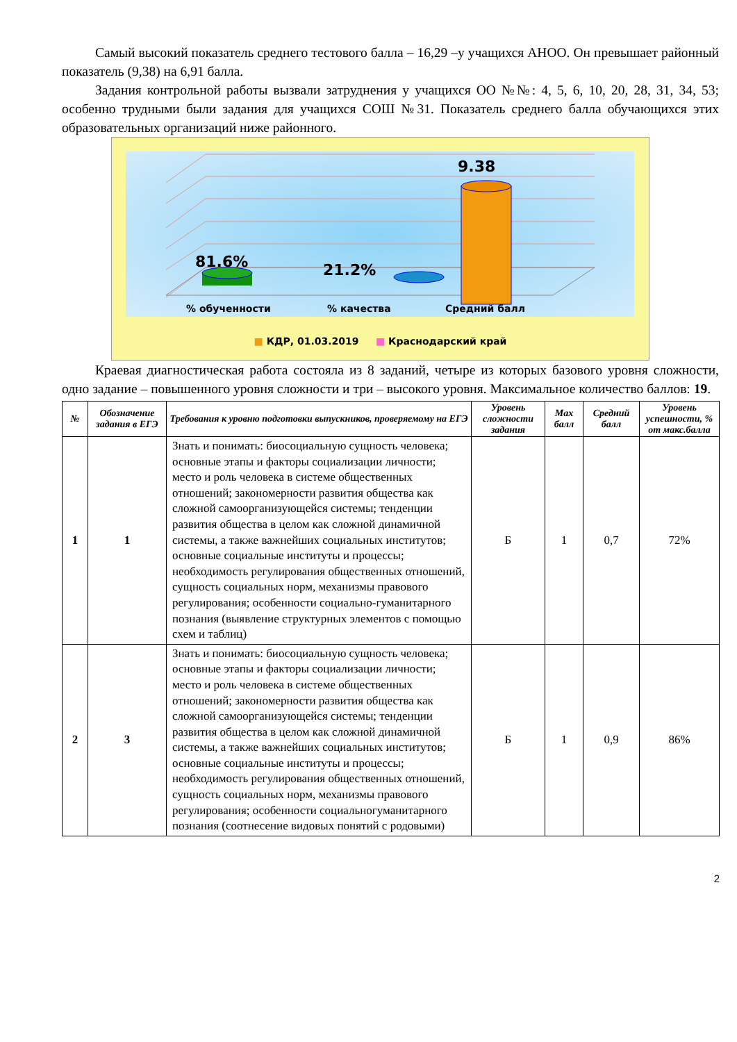Самый высокий показатель среднего тестового балла – 16,29 –у учащихся АНОО. Он превышает районный показатель (9,38) на 6,91 балла.
Задания контрольной работы вызвали затруднения у учащихся ОО №№: 4, 5, 6, 10, 20, 28, 31, 34, 53; особенно трудными были задания для учащихся СОШ №31. Показатель среднего балла обучающихся этих образовательных организаций ниже районного.
81.6% 21.2%
9.38
% обученности % качества Средний балл
■ КДР, 01.03.2019 ■ Краснодарский край
Краевая диагностическая работа состояла из 8 заданий, четыре из которых базового уровня сложности, одно задание – повышенного уровня сложности и три – высокого уровня. Максимальное количество баллов: 19.
| № | Обозначение задания в ЕГЭ | Требования к уровню подготовки выпускников, проверяемому на ЕГЭ | Уровень сложности задания | Max балл | Средний балл | Уровень успешности, % от макс.балла |
| --- | --- | --- | --- | --- | --- | --- |
| 1 | 1 | Знать и понимать: биосоциальную сущность человека; основные этапы и факторы социализации личности; место и роль человека в системе общественных отношений; закономерности развития общества как сложной самоорганизующейся системы; тенденции развития общества в целом как сложной динамичной системы, а также важнейших социальных институтов; основные социальные институты и процессы; необходимость регулирования общественных отношений, сущность социальных норм, механизмы правового регулирования; особенности социально-гуманитарного познания (выявление структурных элементов с помощью схем и таблиц) | Б | 1 | 0,7 | 72% |
| 2 | 3 | Знать и понимать: биосоциальную сущность человека; основные этапы и факторы социализации личности; место и роль человека в системе общественных отношений; закономерности развития общества как сложной самоорганизующейся системы; тенденции развития общества в целом как сложной динамичной системы, а также важнейших социальных институтов; основные социальные институты и процессы; необходимость регулирования общественных отношений, сущность социальных норм, механизмы правового регулирования; особенности социальногуманитарного познания (соотнесение видовых понятий с родовыми) | Б | 1 | 0,9 | 86% |
2